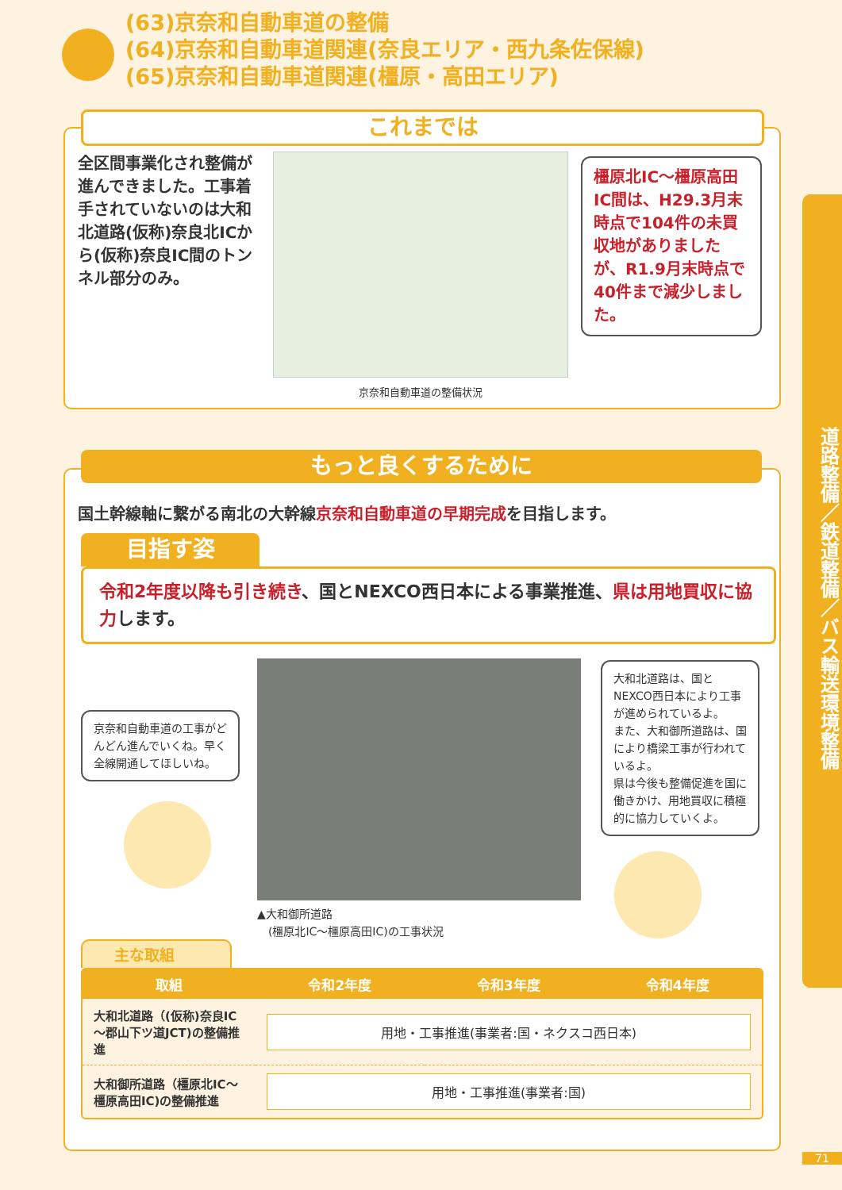(63)京奈和自動車道の整備
(64)京奈和自動車道関連(奈良エリア・西九条佐保線)
(65)京奈和自動車道関連(橿原・高田エリア)
道路整備／鉄道整備／バス輸送環境整備
これまでは
全区間事業化され整備が進んできました。工事着手されていないのは大和北道路(仮称)奈良北ICから(仮称)奈良IC間のトンネル部分のみ。
京奈和自動車道の整備状況
橿原北IC～橿原高田IC間は、H29.3月末時点で104件の未買収地がありましたが、R1.9月末時点で40件まで減少しました。
もっと良くするために
国土幹線軸に繋がる南北の大幹線京奈和自動車道の早期完成を目指します。
目指す姿
令和2年度以降も引き続き、国とNEXCO西日本による事業推進、県は用地買収に協力します。
京奈和自動車道の工事がどんどん進んでいくね。早く全線開通してほしいね。
▲大和御所道路
　(橿原北IC～橿原高田IC)の工事状況
大和北道路は、国とNEXCO西日本により工事が進められているよ。
また、大和御所道路は、国により橋梁工事が行われているよ。
県は今後も整備促進を国に働きかけ、用地買収に積極的に協力していくよ。
主な取組
| 取組 | 令和2年度 | 令和3年度 | 令和4年度 |
| --- | --- | --- | --- |
| 大和北道路（(仮称)奈良IC～郡山下ツ道JCT)の整備推進 | 用地・工事推進(事業者:国・ネクスコ西日本) | | |
| 大和御所道路（橿原北IC～橿原高田IC)の整備推進 | 用地・工事推進(事業者:国) | | |
71